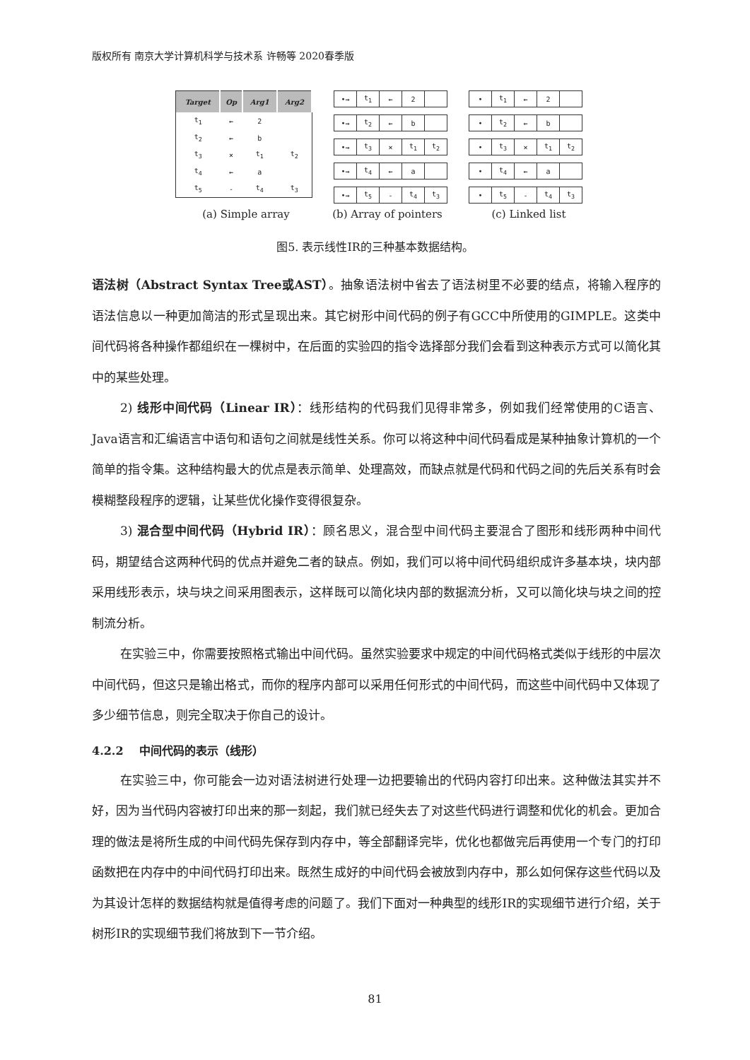版权所有 南京大学计算机科学与技术系 许畅等 2020春季版
| Target | Op | Arg1 | Arg2 |
| --- | --- | --- | --- |
| t<sub>1</sub> | ← | 2 | |
| t<sub>2</sub> | ← | b | |
| t<sub>3</sub> | × | t<sub>1</sub> | t<sub>2</sub> |
| t<sub>4</sub> | ← | a | |
| t<sub>5</sub> | - | t<sub>4</sub> | t<sub>3</sub> |
| •→ | t<sub>1</sub> | ← | 2 | |
| •→ | t<sub>2</sub> | ← | b | |
| •→ | t<sub>3</sub> | × | t<sub>1</sub> | t<sub>2</sub> |
| •→ | t<sub>4</sub> | ← | a | |
| •→ | t<sub>5</sub> | - | t<sub>4</sub> | t<sub>3</sub> |
| • | t<sub>1</sub> | ← | 2 | |
| • | t<sub>2</sub> | ← | b | |
| • | t<sub>3</sub> | × | t<sub>1</sub> | t<sub>2</sub> |
| • | t<sub>4</sub> | ← | a | |
| • | t<sub>5</sub> | - | t<sub>4</sub> | t<sub>3</sub> |
(a) Simple array (b) Array of pointers (c) Linked list
图5. 表示线性IR的三种基本数据结构。
语法树（Abstract Syntax Tree或AST）。抽象语法树中省去了语法树里不必要的结点，将输入程序的语法信息以一种更加简洁的形式呈现出来。其它树形中间代码的例子有GCC中所使用的GIMPLE。这类中间代码将各种操作都组织在一棵树中，在后面的实验四的指令选择部分我们会看到这种表示方式可以简化其中的某些处理。
2) 线形中间代码（Linear IR）：线形结构的代码我们见得非常多，例如我们经常使用的C语言、Java语言和汇编语言中语句和语句之间就是线性关系。你可以将这种中间代码看成是某种抽象计算机的一个简单的指令集。这种结构最大的优点是表示简单、处理高效，而缺点就是代码和代码之间的先后关系有时会模糊整段程序的逻辑，让某些优化操作变得很复杂。
3) 混合型中间代码（Hybrid IR）：顾名思义，混合型中间代码主要混合了图形和线形两种中间代码，期望结合这两种代码的优点并避免二者的缺点。例如，我们可以将中间代码组织成许多基本块，块内部采用线形表示，块与块之间采用图表示，这样既可以简化块内部的数据流分析，又可以简化块与块之间的控制流分析。
在实验三中，你需要按照格式输出中间代码。虽然实验要求中规定的中间代码格式类似于线形的中层次中间代码，但这只是输出格式，而你的程序内部可以采用任何形式的中间代码，而这些中间代码中又体现了多少细节信息，则完全取决于你自己的设计。
4.2.2 中间代码的表示（线形）
在实验三中，你可能会一边对语法树进行处理一边把要输出的代码内容打印出来。这种做法其实并不好，因为当代码内容被打印出来的那一刻起，我们就已经失去了对这些代码进行调整和优化的机会。更加合理的做法是将所生成的中间代码先保存到内存中，等全部翻译完毕，优化也都做完后再使用一个专门的打印函数把在内存中的中间代码打印出来。既然生成好的中间代码会被放到内存中，那么如何保存这些代码以及为其设计怎样的数据结构就是值得考虑的问题了。我们下面对一种典型的线形IR的实现细节进行介绍，关于树形IR的实现细节我们将放到下一节介绍。
81